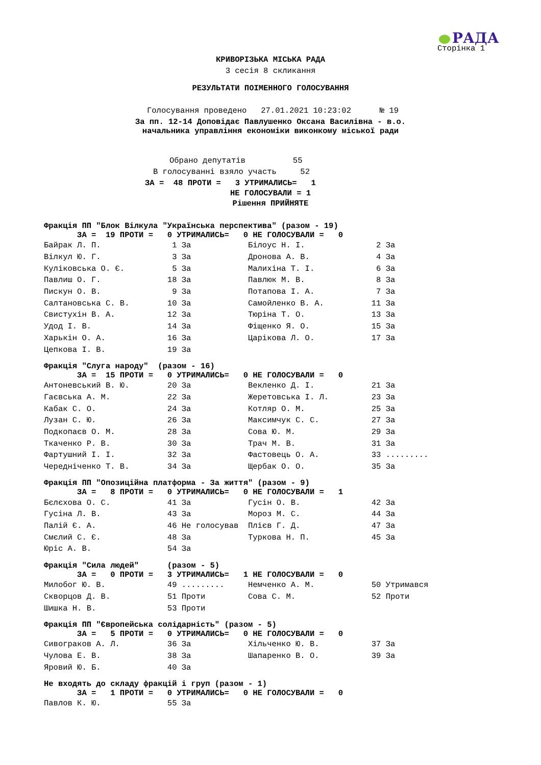РАДА
Сторінка 1
КРИВОРІЗЬКА МІСЬКА РАДА
3 сесія 8 скликання
РЕЗУЛЬТАТИ ПОІМЕННОГО ГОЛОСУВАННЯ
Голосування проведено 27.01.2021 10:23:02 № 19
За пп. 12-14 Доповідає Павлушенко Оксана Василівна - в.о.
начальника управління економіки виконкому міської ради
Обрано депутатів 55
В голосуванні взяло участь 52
ЗА = 48 ПРОТИ = 3 УТРИМАЛИСЬ= 1
НЕ ГОЛОСУВАЛИ = 1
Рішення ПРИЙНЯТЕ
Фракція ПП "Блок Вілкула "Українська перспектива" (разом - 19)
ЗА = 19 ПРОТИ = 0 УТРИМАЛИСЬ= 0 НЕ ГОЛОСУВАЛИ = 0
| Байрак Л. П. 1 За | Білоус Н. І. 2 За |
| Вілкул Ю. Г. 3 За | Дронова А. В. 4 За |
| Куліковська О. Є. 5 За | Малихіна Т. І. 6 За |
| Павлиш О. Г. 18 За | Павлюк М. В. 8 За |
| Пискун О. В. 9 За | Потапова І. А. 7 За |
| Салтановська С. В. 10 За | Самойленко В. А. 11 За |
| Свистухін В. А. 12 За | Тюріна Т. О. 13 За |
| Удод І. В. 14 За | Фіщенко Я. О. 15 За |
| Харькін О. А. 16 За | Царікова Л. О. 17 За |
| Цепкова І. В. 19 За | |
Фракція "Слуга народу" (разом - 16)
ЗА = 15 ПРОТИ = 0 УТРИМАЛИСЬ= 0 НЕ ГОЛОСУВАЛИ = 0
| Антоневський В. Ю. 20 За | Векленко Д. І. 21 За |
| Гаєвська А. М. 22 За | Жеретовська І. Л. 23 За |
| Кабак С. О. 24 За | Котляр О. М. 25 За |
| Лузан С. Ю. 26 За | Максимчук С. С. 27 За |
| Подкопаєв О. М. 28 За | Сова Ю. М. 29 За |
| Ткаченко Р. В. 30 За | Трач М. В. 31 За |
| Фартушний І. І. 32 За | Фастовець О. А. 33 ......... |
| Чередніченко Т. В. 34 За | Щербак О. О. 35 За |
Фракція ПП "Опозиційна платформа - За життя" (разом - 9)
ЗА = 8 ПРОТИ = 0 УТРИМАЛИСЬ= 0 НЕ ГОЛОСУВАЛИ = 1
| Бєлєхова О. С. 41 За | Гусін О. В. 42 За |
| Гусіна Л. В. 43 За | Мороз М. С. 44 За |
| Палій Є. А. 46 Не голосував | Плієв Г. Д. 47 За |
| Смєлий С. Є. 48 За | Туркова Н. П. 45 За |
| Юріс А. В. 54 За | |
Фракція "Сила людей" (разом - 5)
ЗА = 0 ПРОТИ = 3 УТРИМАЛИСЬ= 1 НЕ ГОЛОСУВАЛИ = 0
| Милобог Ю. В. 49 ......... | Немченко А. М. 50 Утримався |
| Скворцов Д. В. 51 Проти | Сова С. М. 52 Проти |
| Шишка Н. В. 53 Проти | |
Фракція ПП "Європейська солідарність" (разом - 5)
ЗА = 5 ПРОТИ = 0 УТРИМАЛИСЬ= 0 НЕ ГОЛОСУВАЛИ = 0
| Сивограков А. Л. 36 За | Хільченко Ю. В. 37 За |
| Чулова Е. В. 38 За | Шапаренко В. О. 39 За |
| Яровий Ю. Б. 40 За | |
Не входять до складу фракцій і груп (разом - 1)
ЗА = 1 ПРОТИ = 0 УТРИМАЛИСЬ= 0 НЕ ГОЛОСУВАЛИ = 0
| Павлов К. Ю. 55 За |